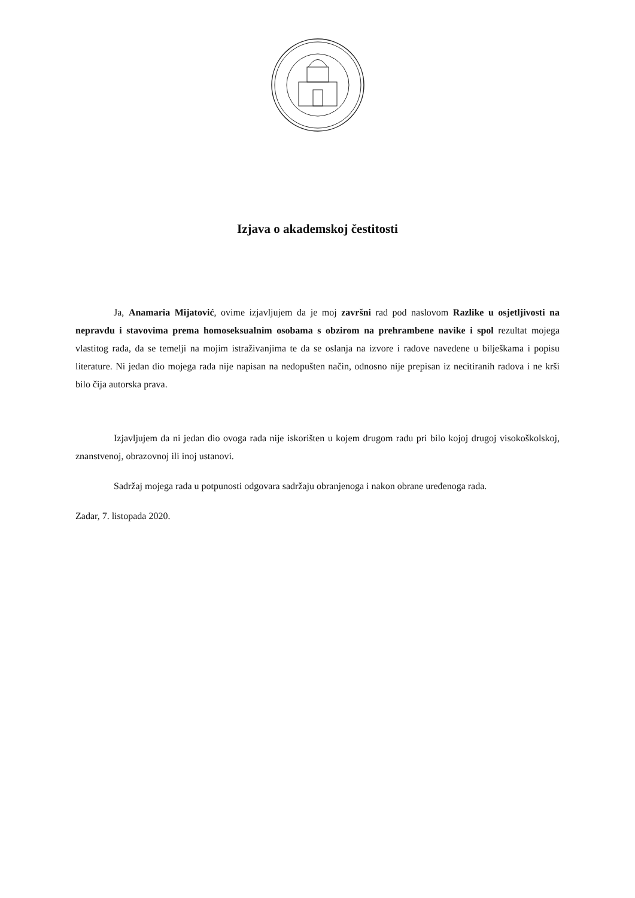Izjava o akademskoj čestitosti
Ja, Anamaria Mijatović, ovime izjavljujem da je moj završni rad pod naslovom Razlike u osjetljivosti na nepravdu i stavovima prema homoseksualnim osobama s obzirom na prehrambene navike i spol rezultat mojega vlastitog rada, da se temelji na mojim istraživanjima te da se oslanja na izvore i radove navedene u bilješkama i popisu literature. Ni jedan dio mojega rada nije napisan na nedopušten način, odnosno nije prepisan iz necitiranih radova i ne krši bilo čija autorska prava.
Izjavljujem da ni jedan dio ovoga rada nije iskorišten u kojem drugom radu pri bilo kojoj drugoj visokoškolskoj, znanstvenoj, obrazovnoj ili inoj ustanovi.
Sadržaj mojega rada u potpunosti odgovara sadržaju obranjenoga i nakon obrane uređenoga rada.
Zadar, 7. listopada 2020.